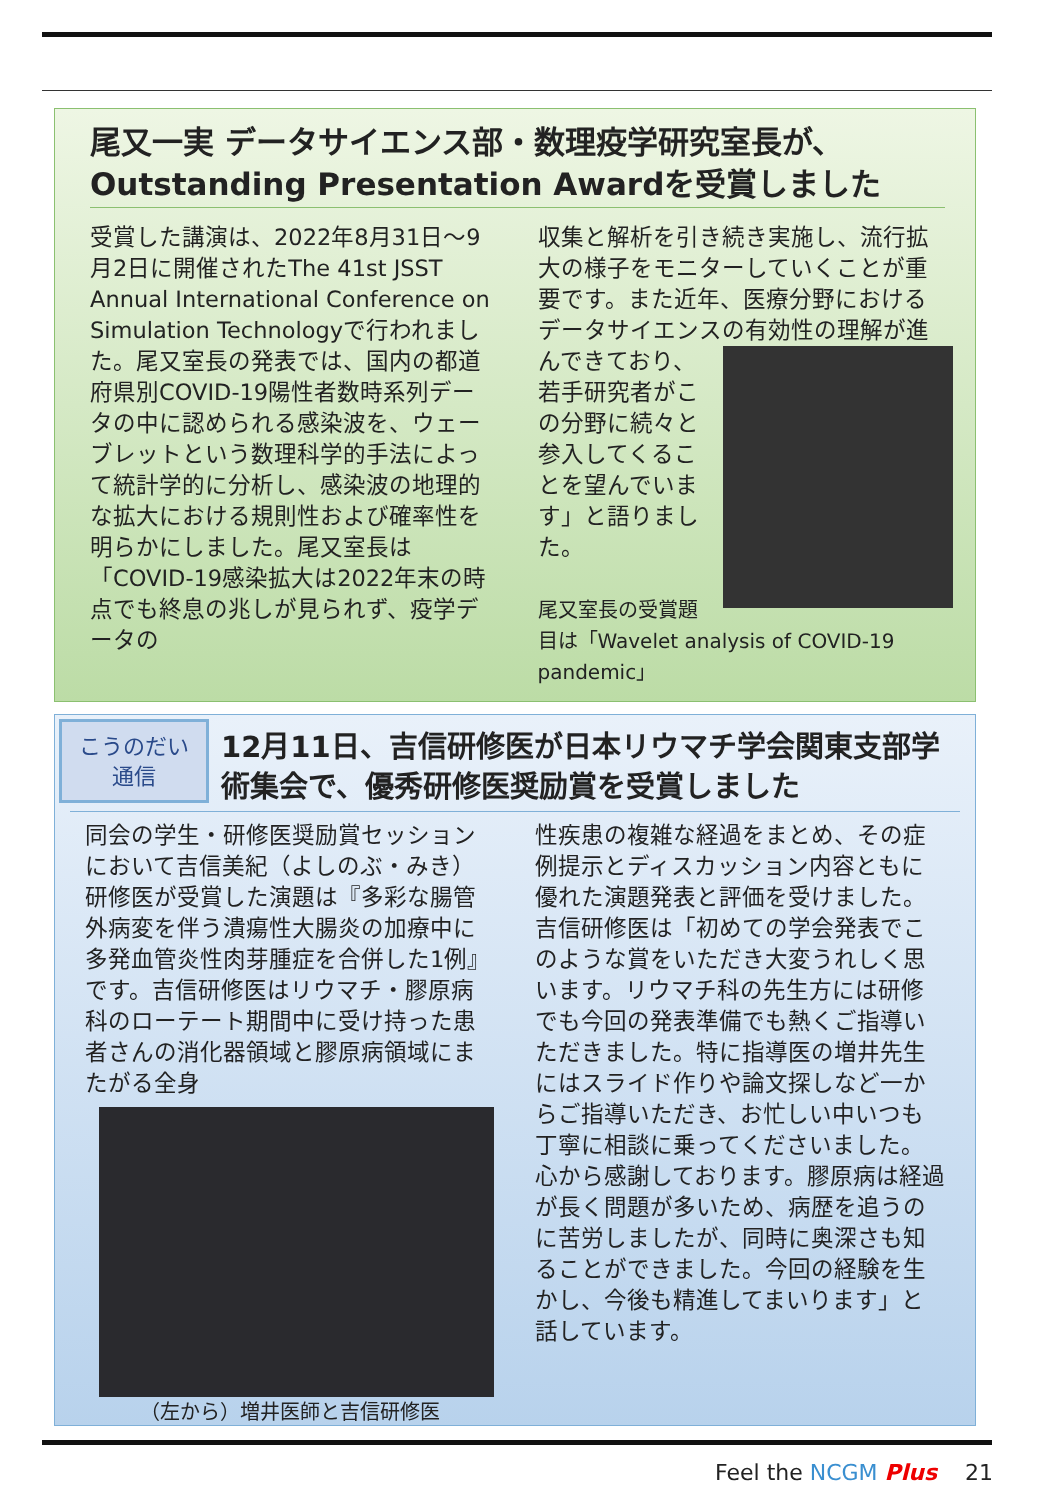尾又一実 データサイエンス部・数理疫学研究室長が、Outstanding Presentation Awardを受賞しました
受賞した講演は、2022年8月31日～9月2日に開催されたThe 41st JSST Annual International Conference on Simulation Technologyで行われました。尾又室長の発表では、国内の都道府県別COVID-19陽性者数時系列データの中に認められる感染波を、ウェーブレットという数理科学的手法によって統計学的に分析し、感染波の地理的な拡大における規則性および確率性を明らかにしました。尾又室長は「COVID-19感染拡大は2022年末の時点でも終息の兆しが見られず、疫学データの
収集と解析を引き続き実施し、流行拡大の様子をモニターしていくことが重要です。また近年、医療分野におけるデータサイエンスの有効性の理解が進んできており、
若手研究者がこの分野に続々と参入してくることを望んでいます」と語りました。
尾又室長の受賞題目は「Wavelet analysis of COVID-19 pandemic」
こうのだい
通信
12月11日、吉信研修医が日本リウマチ学会関東支部学術集会で、優秀研修医奨励賞を受賞しました
同会の学生・研修医奨励賞セッションにおいて吉信美紀（よしのぶ・みき）研修医が受賞した演題は『多彩な腸管外病変を伴う潰瘍性大腸炎の加療中に多発血管炎性肉芽腫症を合併した1例』です。吉信研修医はリウマチ・膠原病科のローテート期間中に受け持った患者さんの消化器領域と膠原病領域にまたがる全身
（左から）増井医師と吉信研修医
性疾患の複雑な経過をまとめ、その症例提示とディスカッション内容ともに優れた演題発表と評価を受けました。
吉信研修医は「初めての学会発表でこのような賞をいただき大変うれしく思います。リウマチ科の先生方には研修でも今回の発表準備でも熱くご指導いただきました。特に指導医の増井先生にはスライド作りや論文探しなど一からご指導いただき、お忙しい中いつも丁寧に相談に乗ってくださいました。心から感謝しております。膠原病は経過が長く問題が多いため、病歴を追うのに苦労しましたが、同時に奥深さも知ることができました。今回の経験を生かし、今後も精進してまいります」と話しています。
Feel the NCGM Plus 21